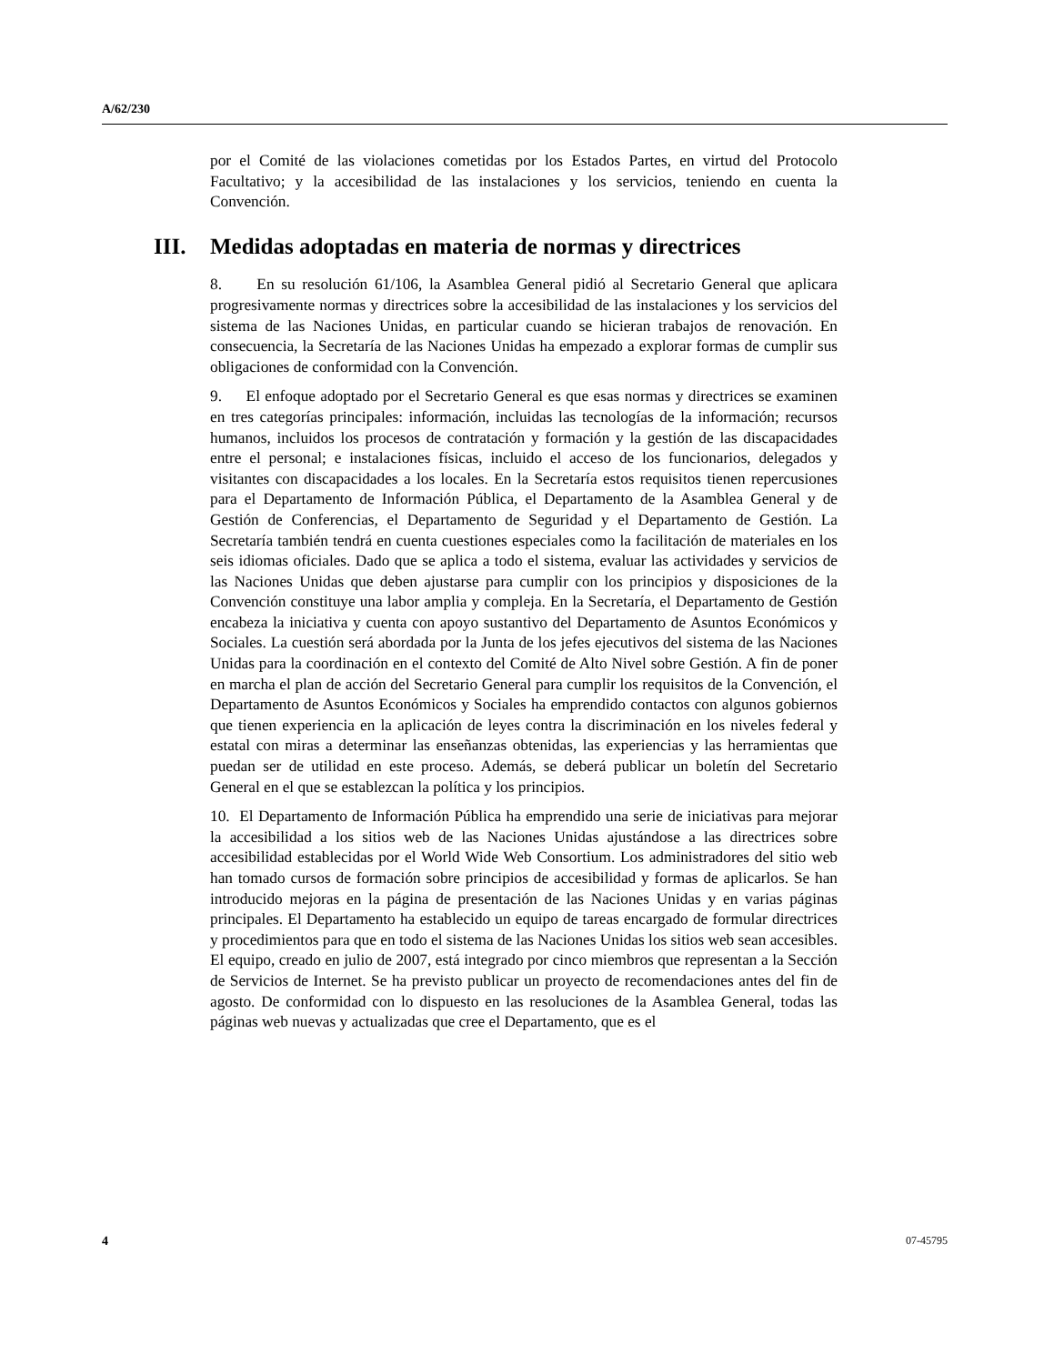A/62/230
por el Comité de las violaciones cometidas por los Estados Partes, en virtud del Protocolo Facultativo; y la accesibilidad de las instalaciones y los servicios, teniendo en cuenta la Convención.
III. Medidas adoptadas en materia de normas y directrices
8. En su resolución 61/106, la Asamblea General pidió al Secretario General que aplicara progresivamente normas y directrices sobre la accesibilidad de las instalaciones y los servicios del sistema de las Naciones Unidas, en particular cuando se hicieran trabajos de renovación. En consecuencia, la Secretaría de las Naciones Unidas ha empezado a explorar formas de cumplir sus obligaciones de conformidad con la Convención.
9. El enfoque adoptado por el Secretario General es que esas normas y directrices se examinen en tres categorías principales: información, incluidas las tecnologías de la información; recursos humanos, incluidos los procesos de contratación y formación y la gestión de las discapacidades entre el personal; e instalaciones físicas, incluido el acceso de los funcionarios, delegados y visitantes con discapacidades a los locales. En la Secretaría estos requisitos tienen repercusiones para el Departamento de Información Pública, el Departamento de la Asamblea General y de Gestión de Conferencias, el Departamento de Seguridad y el Departamento de Gestión. La Secretaría también tendrá en cuenta cuestiones especiales como la facilitación de materiales en los seis idiomas oficiales. Dado que se aplica a todo el sistema, evaluar las actividades y servicios de las Naciones Unidas que deben ajustarse para cumplir con los principios y disposiciones de la Convención constituye una labor amplia y compleja. En la Secretaría, el Departamento de Gestión encabeza la iniciativa y cuenta con apoyo sustantivo del Departamento de Asuntos Económicos y Sociales. La cuestión será abordada por la Junta de los jefes ejecutivos del sistema de las Naciones Unidas para la coordinación en el contexto del Comité de Alto Nivel sobre Gestión. A fin de poner en marcha el plan de acción del Secretario General para cumplir los requisitos de la Convención, el Departamento de Asuntos Económicos y Sociales ha emprendido contactos con algunos gobiernos que tienen experiencia en la aplicación de leyes contra la discriminación en los niveles federal y estatal con miras a determinar las enseñanzas obtenidas, las experiencias y las herramientas que puedan ser de utilidad en este proceso. Además, se deberá publicar un boletín del Secretario General en el que se establezcan la política y los principios.
10. El Departamento de Información Pública ha emprendido una serie de iniciativas para mejorar la accesibilidad a los sitios web de las Naciones Unidas ajustándose a las directrices sobre accesibilidad establecidas por el World Wide Web Consortium. Los administradores del sitio web han tomado cursos de formación sobre principios de accesibilidad y formas de aplicarlos. Se han introducido mejoras en la página de presentación de las Naciones Unidas y en varias páginas principales. El Departamento ha establecido un equipo de tareas encargado de formular directrices y procedimientos para que en todo el sistema de las Naciones Unidas los sitios web sean accesibles. El equipo, creado en julio de 2007, está integrado por cinco miembros que representan a la Sección de Servicios de Internet. Se ha previsto publicar un proyecto de recomendaciones antes del fin de agosto. De conformidad con lo dispuesto en las resoluciones de la Asamblea General, todas las páginas web nuevas y actualizadas que cree el Departamento, que es el
4 07-45795